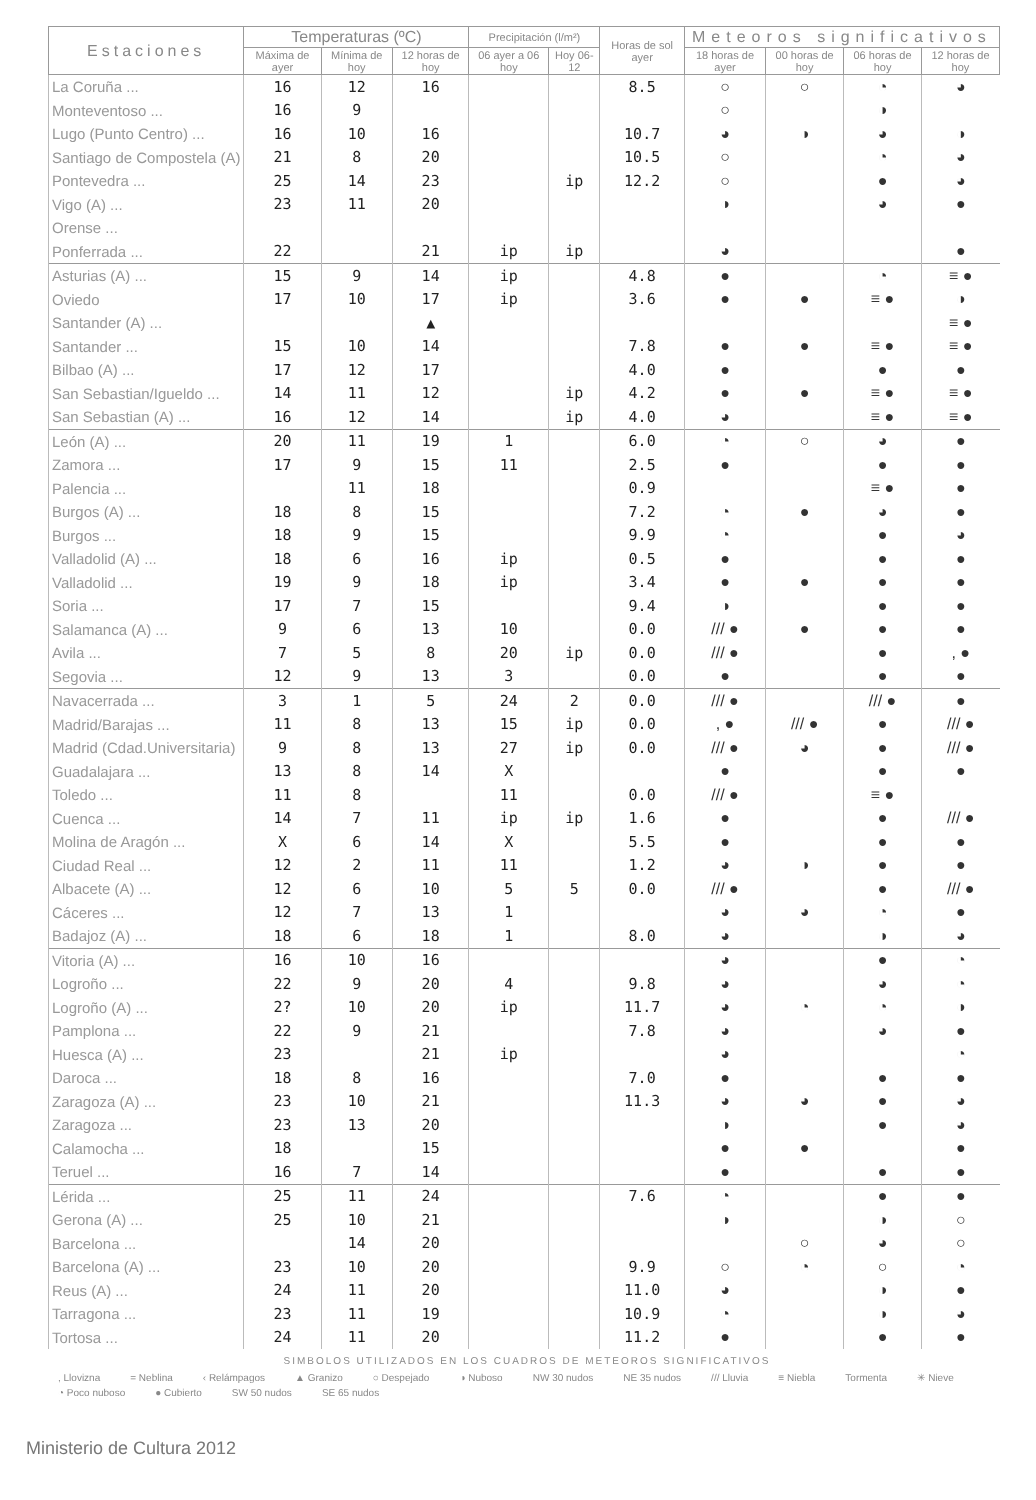| Estaciones | Temperaturas (ºC) | | | Precipitación (l/m²) | | Horas de sol ayer | Meteoros significativos | | | |
| --- | --- | --- | --- | --- | --- | --- | --- | --- | --- | --- |
| | Máxima de ayer | Mínima de hoy | 12 horas de hoy | 06 ayer a 06 hoy | Hoy 06-12 | | 18 horas de ayer | 00 horas de hoy | 06 horas de hoy | 12 horas de hoy |
| La Coruña ... | 16 | 12 | 16 | | | 8.5 | ○ | ○ | ◔ | ◕ |
| Monteventoso ... | 16 | 9 | | | | | ○ | | ◑ | |
| Lugo (Punto Centro) ... | 16 | 10 | 16 | | | 10.7 | ◕ | ◑ | ◕ | ◑ |
| Santiago de Compostela (A) | 21 | 8 | 20 | | | 10.5 | ○ | | ◔ | ◕ |
| Pontevedra ... | 25 | 14 | 23 | | ip | 12.2 | ○ | | ● | ◕ |
| Vigo (A) ... | 23 | 11 | 20 | | | | ◑ | | ◕ | ● |
| Orense ... | | | | | | | | | | |
| Ponferrada ... | 22 | | 21 | ip | ip | | ◕ | | | ● |
| Asturias (A) ... | 15 | 9 | 14 | ip | | 4.8 | ● | | ◔ | ≡ ● |
| Oviedo | 17 | 10 | 17 | ip | | 3.6 | ● | ● | ≡ ● | ◑ |
| Santander (A) ... | | | ▲ | | | | | | | ≡ ● |
| Santander ... | 15 | 10 | 14 | | | 7.8 | ● | ● | ≡ ● | ≡ ● |
| Bilbao (A) ... | 17 | 12 | 17 | | | 4.0 | ● | | ● | ● |
| San Sebastian/Igueldo ... | 14 | 11 | 12 | | ip | 4.2 | ● | ● | ≡ ● | ≡ ● |
| San Sebastian (A) ... | 16 | 12 | 14 | | ip | 4.0 | ◕ | | ≡ ● | ≡ ● |
| León (A) ... | 20 | 11 | 19 | 1 | | 6.0 | ◔ | ○ | ◕ | ● |
| Zamora ... | 17 | 9 | 15 | 11 | | 2.5 | ● | | ● | ● |
| Palencia ... | | 11 | 18 | | | 0.9 | | | ≡ ● | ● |
| Burgos (A) ... | 18 | 8 | 15 | | | 7.2 | ◔ | ● | ◕ | ● |
| Burgos ... | 18 | 9 | 15 | | | 9.9 | ◔ | | ● | ◕ |
| Valladolid (A) ... | 18 | 6 | 16 | ip | | 0.5 | ● | | ● | ● |
| Valladolid ... | 19 | 9 | 18 | ip | | 3.4 | ● | ● | ● | ● |
| Soria ... | 17 | 7 | 15 | | | 9.4 | ◑ | | ● | ● |
| Salamanca (A) ... | 9 | 6 | 13 | 10 | | 0.0 | /// ● | ● | ● | ● |
| Avila ... | 7 | 5 | 8 | 20 | ip | 0.0 | /// ● | | ● | , ● |
| Segovia ... | 12 | 9 | 13 | 3 | | 0.0 | ● | | ● | ● |
| Navacerrada ... | 3 | 1 | 5 | 24 | 2 | 0.0 | /// ● | | /// ● | ● |
| Madrid/Barajas ... | 11 | 8 | 13 | 15 | ip | 0.0 | , ● | /// ● | ● | /// ● |
| Madrid (Cdad.Universitaria) | 9 | 8 | 13 | 27 | ip | 0.0 | /// ● | ◕ | ● | /// ● |
| Guadalajara ... | 13 | 8 | 14 | X | | | ● | | ● | ● |
| Toledo ... | 11 | 8 | | 11 | | 0.0 | /// ● | | ≡ ● | |
| Cuenca ... | 14 | 7 | 11 | ip | ip | 1.6 | ● | | ● | /// ● |
| Molina de Aragón ... | X | 6 | 14 | X | | 5.5 | ● | | ● | ● |
| Ciudad Real ... | 12 | 2 | 11 | 11 | | 1.2 | ◕ | ◑ | ● | ● |
| Albacete (A) ... | 12 | 6 | 10 | 5 | 5 | 0.0 | /// ● | | ● | /// ● |
| Cáceres ... | 12 | 7 | 13 | 1 | | | ◕ | ◕ | ◔ | ● |
| Badajoz (A) ... | 18 | 6 | 18 | 1 | | 8.0 | ◕ | | ◑ | ◕ |
| Vitoria (A) ... | 16 | 10 | 16 | | | | ◕ | | ● | ◔ |
| Logroño ... | 22 | 9 | 20 | 4 | | 9.8 | ◕ | | ◕ | ◔ |
| Logroño (A) ... | 2? | 10 | 20 | ip | | 11.7 | ◕ | ◔ | ◔ | ◑ |
| Pamplona ... | 22 | 9 | 21 | | | 7.8 | ◕ | | ◕ | ● |
| Huesca (A) ... | 23 | | 21 | ip | | | ◕ | | | ◔ |
| Daroca ... | 18 | 8 | 16 | | | 7.0 | ● | | ● | ● |
| Zaragoza (A) ... | 23 | 10 | 21 | | | 11.3 | ◕ | ◕ | ● | ◕ |
| Zaragoza ... | 23 | 13 | 20 | | | | ◑ | | ● | ◕ |
| Calamocha ... | 18 | | 15 | | | | ● | ● | | ● |
| Teruel ... | 16 | 7 | 14 | | | | ● | | ● | ● |
| Lérida ... | 25 | 11 | 24 | | | 7.6 | ◔ | | ● | ● |
| Gerona (A) ... | 25 | 10 | 21 | | | | ◑ | | ◑ | ○ |
| Barcelona ... | | 14 | 20 | | | | | ○ | ◕ | ○ |
| Barcelona (A) ... | 23 | 10 | 20 | | | 9.9 | ○ | ◔ | ○ | ◔ |
| Reus (A) ... | 24 | 11 | 20 | | | 11.0 | ◕ | | ◑ | ● |
| Tarragona ... | 23 | 11 | 19 | | | 10.9 | ◔ | | ◑ | ◕ |
| Tortosa ... | 24 | 11 | 20 | | | 11.2 | ● | | ● | ● |
SIMBOLOS UTILIZADOS EN LOS CUADROS DE METEOROS SIGNIFICATIVOS
, Llovizna = Neblina ‹ Relámpagos ▲ Granizo ○ Despejado ◑ Nuboso NW 30 nudos NE 35 nudos /// Lluvia ≡ Niebla Tormenta ✳ Nieve ◔ Poco nuboso ● Cubierto SW 50 nudos SE 65 nudos
Ministerio de Cultura 2012